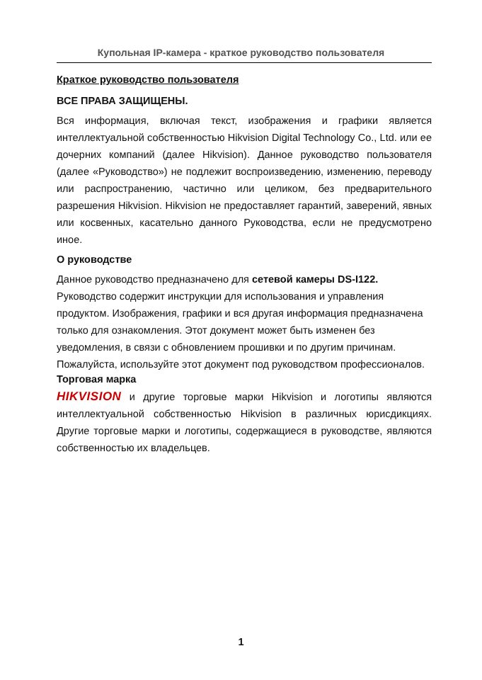Купольная IP-камера - краткое руководство пользователя
Краткое руководство пользователя
ВСЕ ПРАВА ЗАЩИЩЕНЫ.
Вся информация, включая текст, изображения и графики является интеллектуальной собственностью Hikvision Digital Technology Co., Ltd. или ее дочерних компаний (далее Hikvision). Данное руководство пользователя (далее «Руководство») не подлежит воспроизведению, изменению, переводу или распространению, частично или целиком, без предварительного разрешения Hikvision. Hikvision не предоставляет гарантий, заверений, явных или косвенных, касательно данного Руководства, если не предусмотрено иное.
О руководстве
Данное руководство предназначено для сетевой камеры DS-I122.
Руководство содержит инструкции для использования и управления продуктом. Изображения, графики и вся другая информация предназначена только для ознакомления. Этот документ может быть изменен без уведомления, в связи с обновлением прошивки и по другим причинам.
Пожалуйста, используйте этот документ под руководством профессионалов.
Торговая марка
HIKVISION и другие торговые марки Hikvision и логотипы являются интеллектуальной собственностью Hikvision в различных юрисдикциях. Другие торговые марки и логотипы, содержащиеся в руководстве, являются собственностью их владельцев.
1